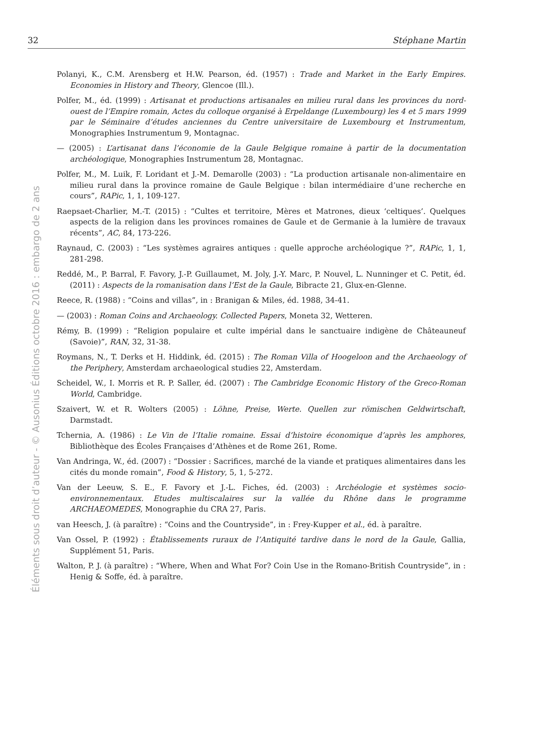32 Stéphane Martin
Éléments sous droit d’auteur - © Ausonius Éditions octobre 2016 : embargo de 2 ans
Polanyi, K., C.M. Arensberg et H.W. Pearson, éd. (1957) : Trade and Market in the Early Empires. Economies in History and Theory, Glencoe (Ill.).
Polfer, M., éd. (1999) : Artisanat et productions artisanales en milieu rural dans les provinces du nord-ouest de l’Empire romain, Actes du colloque organisé à Erpeldange (Luxembourg) les 4 et 5 mars 1999 par le Séminaire d’études anciennes du Centre universitaire de Luxembourg et Instrumentum, Monographies Instrumentum 9, Montagnac.
— (2005) : L’artisanat dans l’économie de la Gaule Belgique romaine à partir de la documentation archéologique, Monographies Instrumentum 28, Montagnac.
Polfer, M., M. Luik, F. Loridant et J.-M. Demarolle (2003) : “La production artisanale non-alimentaire en milieu rural dans la province romaine de Gaule Belgique : bilan intermédiaire d’une recherche en cours”, RAPic, 1, 1, 109-127.
Raepsaet-Charlier, M.-T. (2015) : “Cultes et territoire, Mères et Matrones, dieux ‘celtiques’. Quelques aspects de la religion dans les provinces romaines de Gaule et de Germanie à la lumière de travaux récents”, AC, 84, 173-226.
Raynaud, C. (2003) : “Les systèmes agraires antiques : quelle approche archéologique ?”, RAPic, 1, 1, 281-298.
Reddé, M., P. Barral, F. Favory, J.-P. Guillaumet, M. Joly, J.-Y. Marc, P. Nouvel, L. Nunninger et C. Petit, éd. (2011) : Aspects de la romanisation dans l’Est de la Gaule, Bibracte 21, Glux-en-Glenne.
Reece, R. (1988) : “Coins and villas”, in : Branigan & Miles, éd. 1988, 34-41.
— (2003) : Roman Coins and Archaeology. Collected Papers, Moneta 32, Wetteren.
Rémy, B. (1999) : “Religion populaire et culte impérial dans le sanctuaire indigène de Châteauneuf (Savoie)”, RAN, 32, 31-38.
Roymans, N., T. Derks et H. Hiddink, éd. (2015) : The Roman Villa of Hoogeloon and the Archaeology of the Periphery, Amsterdam archaeological studies 22, Amsterdam.
Scheidel, W., I. Morris et R. P. Saller, éd. (2007) : The Cambridge Economic History of the Greco-Roman World, Cambridge.
Szaivert, W. et R. Wolters (2005) : Löhne, Preise, Werte. Quellen zur römischen Geldwirtschaft, Darmstadt.
Tchernia, A. (1986) : Le Vin de l’Italie romaine. Essai d’histoire économique d’après les amphores, Bibliothèque des Écoles Françaises d’Athènes et de Rome 261, Rome.
Van Andringa, W., éd. (2007) : “Dossier : Sacrifices, marché de la viande et pratiques alimentaires dans les cités du monde romain”, Food & History, 5, 1, 5-272.
Van der Leeuw, S. E., F. Favory et J.-L. Fiches, éd. (2003) : Archéologie et systèmes socio-environnementaux. Etudes multiscalaires sur la vallée du Rhône dans le programme ARCHAEOMEDES, Monographie du CRA 27, Paris.
van Heesch, J. (à paraître) : “Coins and the Countryside”, in : Frey-Kupper et al., éd. à paraître.
Van Ossel, P. (1992) : Établissements ruraux de l’Antiquité tardive dans le nord de la Gaule, Gallia, Supplément 51, Paris.
Walton, P. J. (à paraître) : “Where, When and What For? Coin Use in the Romano-British Countryside”, in : Henig & Soffe, éd. à paraître.